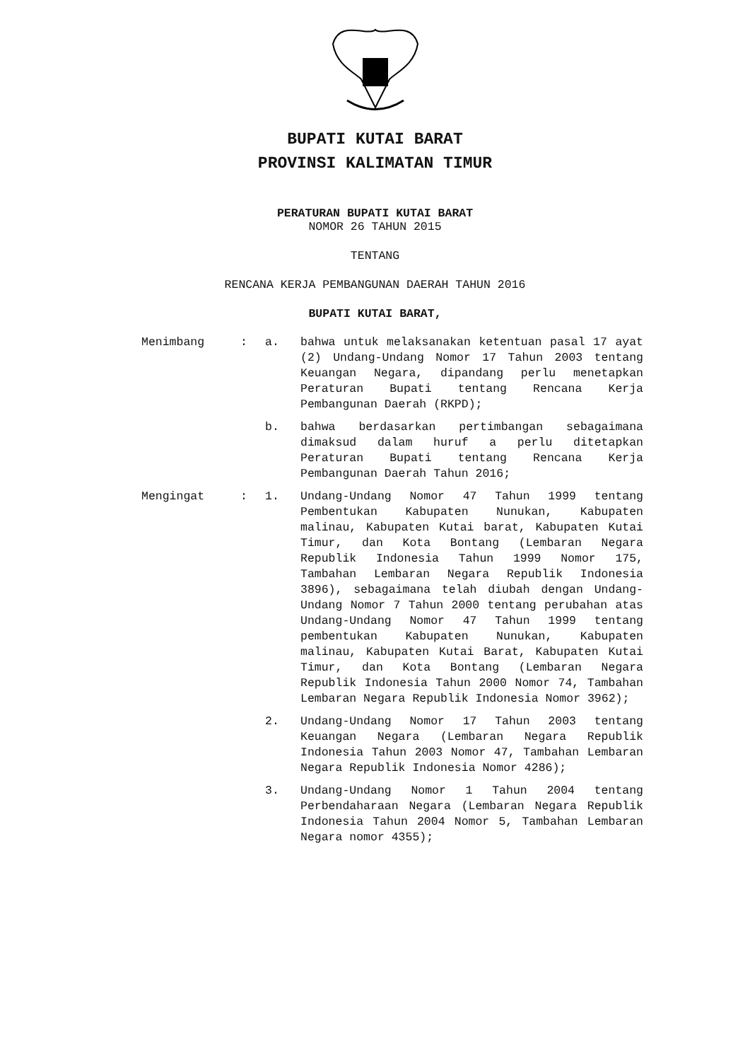BUPATI KUTAI BARAT
PROVINSI KALIMATAN TIMUR
PERATURAN BUPATI KUTAI BARAT
NOMOR 26 TAHUN 2015
TENTANG
RENCANA KERJA PEMBANGUNAN DAERAH TAHUN 2016
BUPATI KUTAI BARAT,
| Menimbang | : | a. | bahwa untuk melaksanakan ketentuan pasal 17 ayat (2) Undang-Undang Nomor 17 Tahun 2003 tentang Keuangan Negara, dipandang perlu menetapkan Peraturan Bupati tentang Rencana Kerja Pembangunan Daerah (RKPD); |
| | | b. | bahwa berdasarkan pertimbangan sebagaimana dimaksud dalam huruf a perlu ditetapkan Peraturan Bupati tentang Rencana Kerja Pembangunan Daerah Tahun 2016; |
| Mengingat | : | 1. | Undang-Undang Nomor 47 Tahun 1999 tentang Pembentukan Kabupaten Nunukan, Kabupaten malinau, Kabupaten Kutai barat, Kabupaten Kutai Timur, dan Kota Bontang (Lembaran Negara Republik Indonesia Tahun 1999 Nomor 175, Tambahan Lembaran Negara Republik Indonesia 3896), sebagaimana telah diubah dengan Undang-Undang Nomor 7 Tahun 2000 tentang perubahan atas Undang-Undang Nomor 47 Tahun 1999 tentang pembentukan Kabupaten Nunukan, Kabupaten malinau, Kabupaten Kutai Barat, Kabupaten Kutai Timur, dan Kota Bontang (Lembaran Negara Republik Indonesia Tahun 2000 Nomor 74, Tambahan Lembaran Negara Republik Indonesia Nomor 3962); |
| | | 2. | Undang-Undang Nomor 17 Tahun 2003 tentang Keuangan Negara (Lembaran Negara Republik Indonesia Tahun 2003 Nomor 47, Tambahan Lembaran Negara Republik Indonesia Nomor 4286); |
| | | 3. | Undang-Undang Nomor 1 Tahun 2004 tentang Perbendaharaan Negara (Lembaran Negara Republik Indonesia Tahun 2004 Nomor 5, Tambahan Lembaran Negara nomor 4355); |